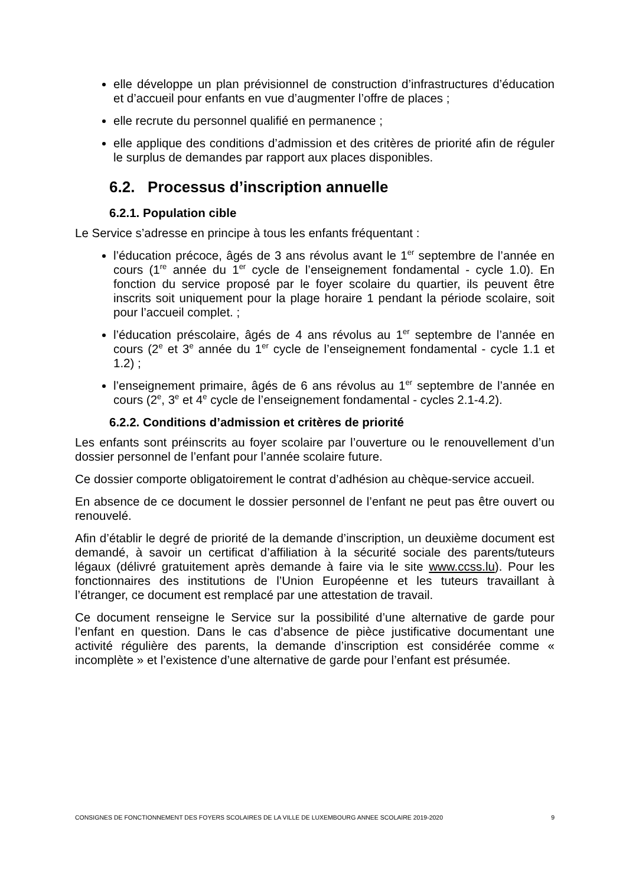elle développe un plan prévisionnel de construction d’infrastructures d’éducation et d’accueil pour enfants en vue d’augmenter l’offre de places ;
elle recrute du personnel qualifié en permanence ;
elle applique des conditions d’admission et des critères de priorité afin de réguler le surplus de demandes par rapport aux places disponibles.
6.2. Processus d’inscription annuelle
6.2.1. Population cible
Le Service s’adresse en principe à tous les enfants fréquentant :
l’éducation précoce, âgés de 3 ans révolus avant le 1<sup>er</sup> septembre de l’année en cours (1<sup>re</sup> année du 1<sup>er</sup> cycle de l’enseignement fondamental - cycle 1.0). En fonction du service proposé par le foyer scolaire du quartier, ils peuvent être inscrits soit uniquement pour la plage horaire 1 pendant la période scolaire, soit pour l’accueil complet. ;
l’éducation préscolaire, âgés de 4 ans révolus au 1<sup>er</sup> septembre de l’année en cours (2<sup>e</sup> et 3<sup>e</sup> année du 1<sup>er</sup> cycle de l’enseignement fondamental - cycle 1.1 et 1.2) ;
l’enseignement primaire, âgés de 6 ans révolus au 1<sup>er</sup> septembre de l’année en cours (2<sup>e</sup>, 3<sup>e</sup> et 4<sup>e</sup> cycle de l’enseignement fondamental - cycles 2.1-4.2).
6.2.2. Conditions d’admission et critères de priorité
Les enfants sont préinscrits au foyer scolaire par l’ouverture ou le renouvellement d’un dossier personnel de l’enfant pour l’année scolaire future.
Ce dossier comporte obligatoirement le contrat d’adhésion au chèque-service accueil.
En absence de ce document le dossier personnel de l’enfant ne peut pas être ouvert ou renouvelé.
Afin d’établir le degré de priorité de la demande d’inscription, un deuxième document est demandé, à savoir un certificat d’affiliation à la sécurité sociale des parents/tuteurs légaux (délivré gratuitement après demande à faire via le site www.ccss.lu). Pour les fonctionnaires des institutions de l’Union Européenne et les tuteurs travaillant à l’étranger, ce document est remplacé par une attestation de travail.
Ce document renseigne le Service sur la possibilité d’une alternative de garde pour l’enfant en question. Dans le cas d’absence de pièce justificative documentant une activité régulière des parents, la demande d’inscription est considérée comme « incomplète » et l’existence d’une alternative de garde pour l’enfant est présumée.
CONSIGNES DE FONCTIONNEMENT DES FOYERS SCOLAIRES DE LA VILLE DE LUXEMBOURG ANNEE SCOLAIRE 2019-2020 9